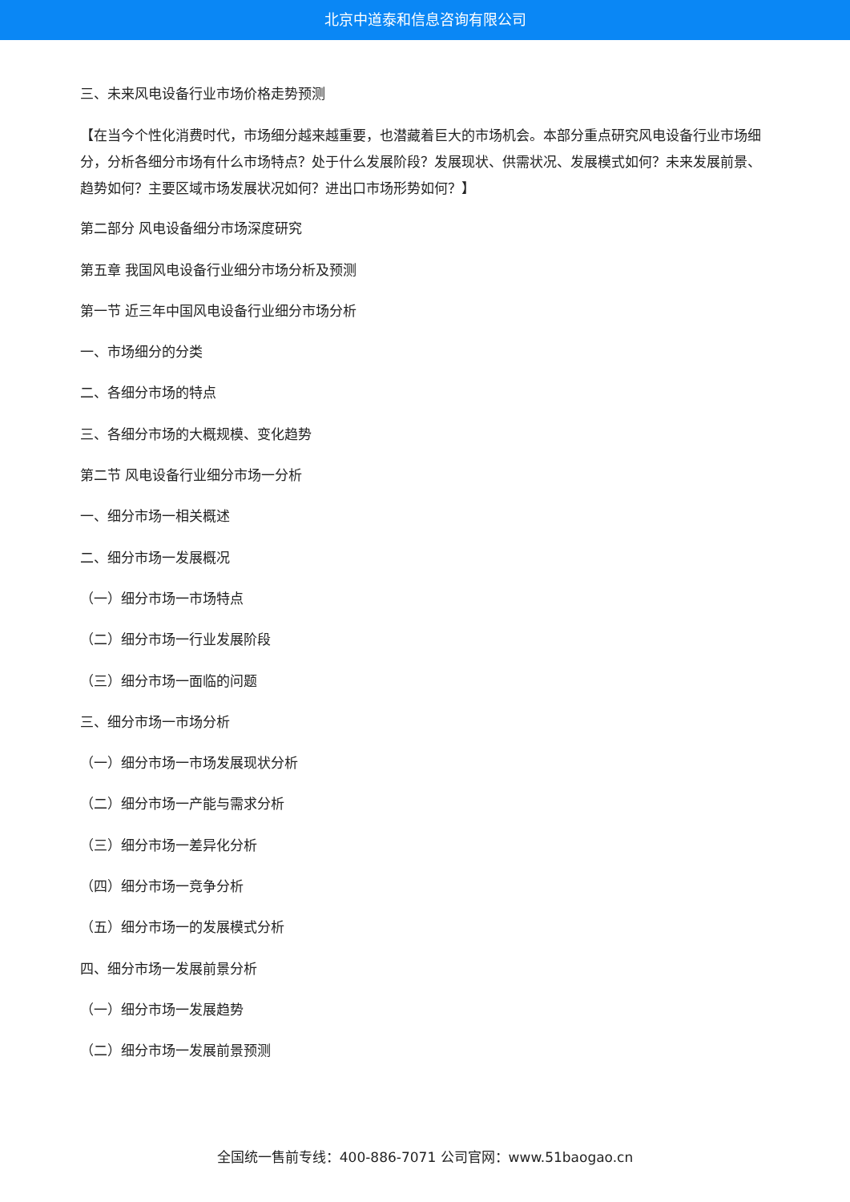北京中道泰和信息咨询有限公司
三、未来风电设备行业市场价格走势预测
【在当今个性化消费时代，市场细分越来越重要，也潜藏着巨大的市场机会。本部分重点研究风电设备行业市场细分，分析各细分市场有什么市场特点？处于什么发展阶段？发展现状、供需状况、发展模式如何？未来发展前景、趋势如何？主要区域市场发展状况如何？进出口市场形势如何？】
第二部分 风电设备细分市场深度研究
第五章 我国风电设备行业细分市场分析及预测
第一节 近三年中国风电设备行业细分市场分析
一、市场细分的分类
二、各细分市场的特点
三、各细分市场的大概规模、变化趋势
第二节 风电设备行业细分市场一分析
一、细分市场一相关概述
二、细分市场一发展概况
（一）细分市场一市场特点
（二）细分市场一行业发展阶段
（三）细分市场一面临的问题
三、细分市场一市场分析
（一）细分市场一市场发展现状分析
（二）细分市场一产能与需求分析
（三）细分市场一差异化分析
（四）细分市场一竞争分析
（五）细分市场一的发展模式分析
四、细分市场一发展前景分析
（一）细分市场一发展趋势
（二）细分市场一发展前景预测
全国统一售前专线：400-886-7071 公司官网：www.51baogao.cn